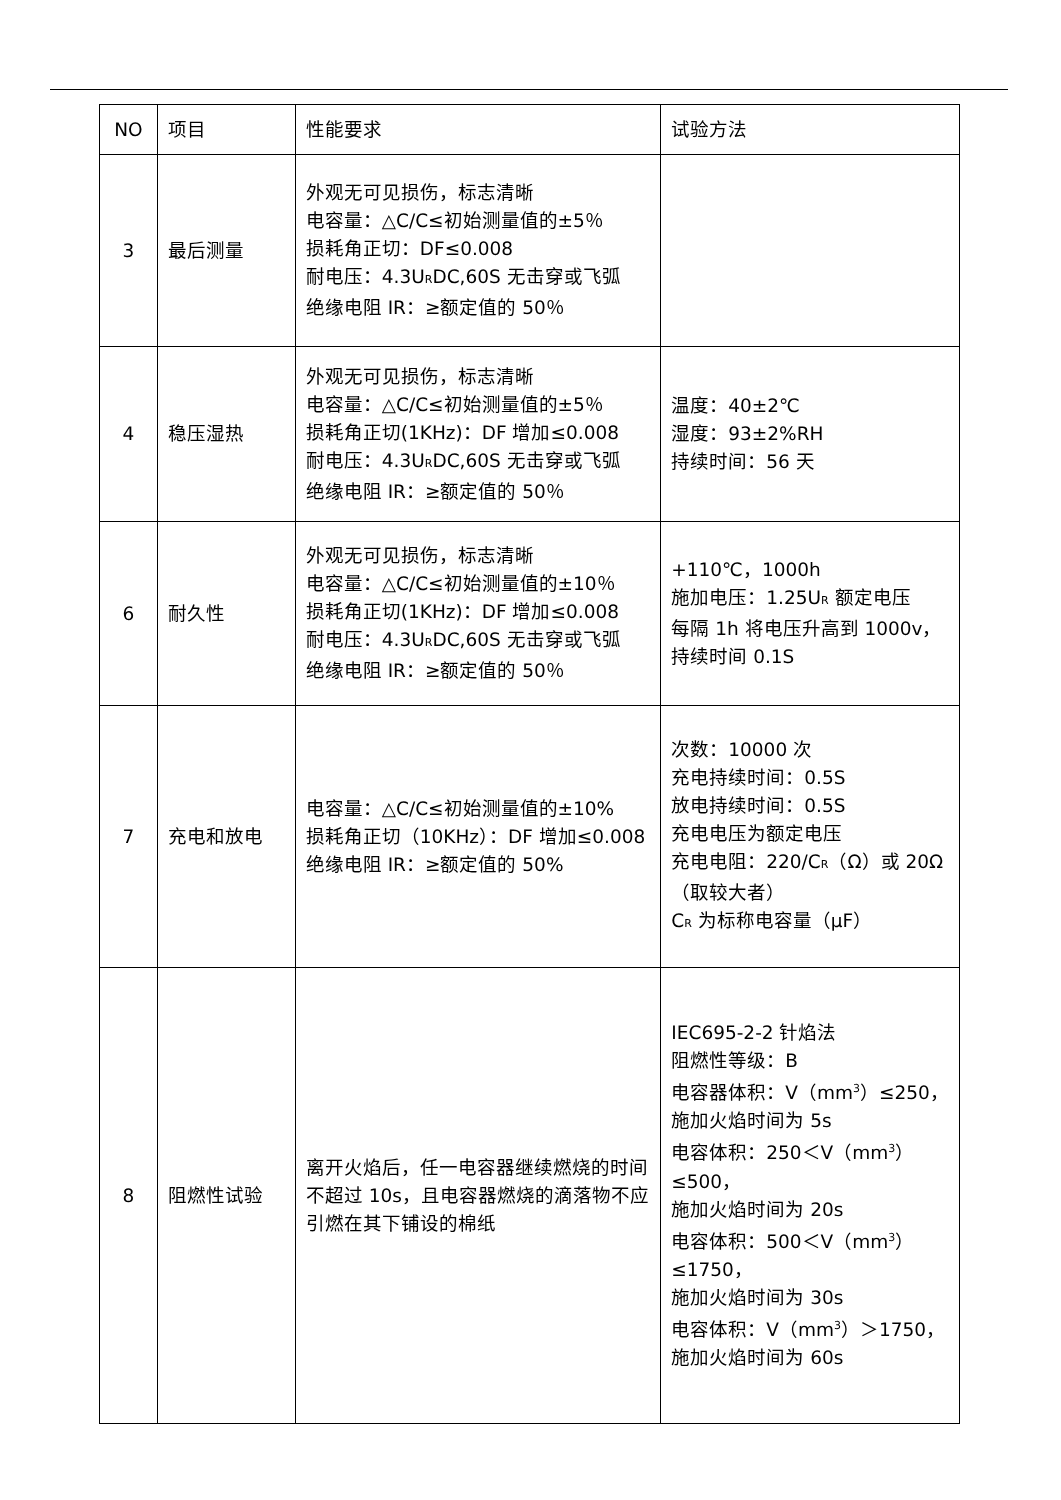| NO | 项目 | 性能要求 | 试验方法 |
| --- | --- | --- | --- |
| 3 | 最后测量 | 外观无可见损伤，标志清晰 电容量：△C/C≤初始测量值的±5％ 损耗角正切：DF≤0.008 耐电压：4.3U<sub>R</sub>DC,60S 无击穿或飞弧 绝缘电阻 IR：≥额定值的 50％ | |
| 4 | 稳压湿热 | 外观无可见损伤，标志清晰 电容量：△C/C≤初始测量值的±5％ 损耗角正切(1KHz)：DF 增加≤0.008 耐电压：4.3U<sub>R</sub>DC,60S 无击穿或飞弧 绝缘电阻 IR：≥额定值的 50％ | 温度：40±2℃ 湿度：93±2%RH 持续时间：56 天 |
| 6 | 耐久性 | 外观无可见损伤，标志清晰 电容量：△C/C≤初始测量值的±10％ 损耗角正切(1KHz)：DF 增加≤0.008 耐电压：4.3U<sub>R</sub>DC,60S 无击穿或飞弧 绝缘电阻 IR：≥额定值的 50％ | +110℃，1000h 施加电压：1.25U<sub>R</sub> 额定电压 每隔 1h 将电压升高到 1000v，持续时间 0.1S |
| 7 | 充电和放电 | 电容量：△C/C≤初始测量值的±10% 损耗角正切（10KHz）：DF 增加≤0.008 绝缘电阻 IR：≥额定值的 50% | 次数：10000 次 充电持续时间：0.5S 放电持续时间：0.5S 充电电压为额定电压 充电电阻：220/C<sub>R</sub>（Ω）或 20Ω（取较大者） C<sub>R</sub> 为标称电容量（μF） |
| 8 | 阻燃性试验 | 离开火焰后，任一电容器继续燃烧的时间不超过 10s，且电容器燃烧的滴落物不应引燃在其下铺设的棉纸 | IEC695-2-2 针焰法 阻燃性等级：B 电容器体积：V（mm<sup>3</sup>）≤250，施加火焰时间为 5s 电容体积：250＜V（mm<sup>3</sup>）≤500， 施加火焰时间为 20s 电容体积：500＜V（mm<sup>3</sup>）≤1750， 施加火焰时间为 30s 电容体积：V（mm<sup>3</sup>）＞1750，施加火焰时间为 60s |